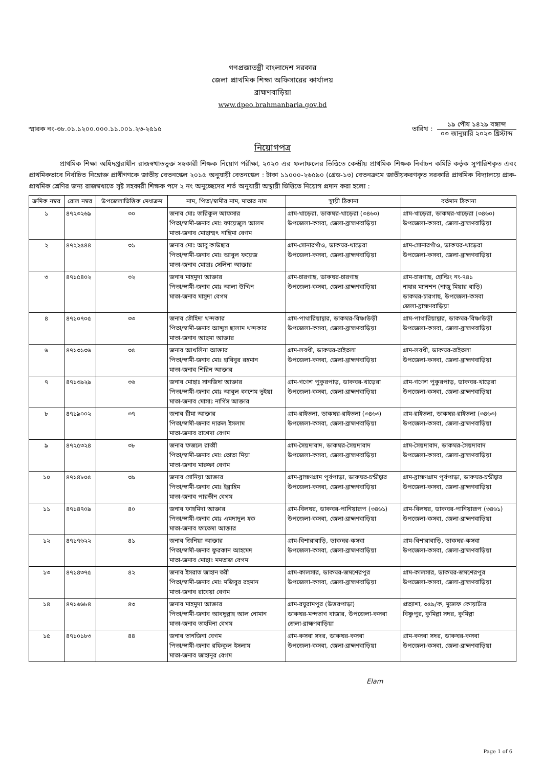গণপ্রজাতন্ত্রী বাংলাদেশ সরকার
জেলা প্রাথমিক শিক্ষা অফিসারের কার্যালয়
ব্রাহ্মণবাড়িয়া
www.dpeo.brahmanbaria.gov.bd
স্মারক নং-৩৮.০১.১২০০.০০০.১১.০০১.২৩-২৫১৫
তারিখ :
১৯ পৌষ ১৪২৯ বঙ্গাব্দ
০৩ জানুয়ারি ২০২৩ খ্রিস্টাব্দ
নিয়োগপত্র
প্রাথমিক শিক্ষা অধিদপ্তরাধীন রাজস্বখাতভুক্ত সহকারী শিক্ষক নিয়োগ পরীক্ষা, ২০২০ এর ফলাফলের ভিত্তিতে কেন্দ্রীয় প্রাথমিক শিক্ষক নির্বাচন কমিটি কর্তৃক সুপারিশকৃত এবং প্রাথমিকভাবে নির্বাচিত নিম্নোক্ত প্রার্থীগণকে জাতীয় বেতনস্কেল ২০১৫ অনুযায়ী বেতনস্কেল : টাকা ১১০০০-২৬৫৯০ (গ্রেড-১৩) বেতনক্রমে জাতীয়করণকৃত সরকারি প্রাথমিক বিদ্যালয়ে প্রাক-প্রাথমিক শ্রেণির জন্য রাজস্বখাতে সৃষ্ট সহকারী শিক্ষক পদে ২ নং অনুচ্ছেদের শর্ত অনুযায়ী অস্থায়ী ভিত্তিতে নিয়োগ প্রদান করা হলো :
| ক্রমিক নম্বর | রোল নম্বর | উপজেলাভিত্তিক মেধাক্রম | নাম, পিতা/স্বামীর নাম, মাতার নাম | স্থায়ী ঠিকানা | বর্তমান ঠিকানা |
| --- | --- | --- | --- | --- | --- |
| ১ | ৪৭২৩২৬৯ | ৩০ | জনাব মোঃ তারিকুল আফসার পিতা/স্বামী-জনাব মোঃ ফায়েজুল আলম মাতা-জনাব মোছাম্মৎ নাছিমা বেগম | গ্রাম-খাড়েরা, ডাকঘর-খাড়েরা (৩৪৬০) উপজেলা-কসবা, জেলা-ব্রাহ্মণবাড়িয়া | গ্রাম-খাড়েরা, ডাকঘর-খাড়েরা (৩৪৬০) উপজেলা-কসবা, জেলা-ব্রাহ্মণবাড়িয়া |
| ২ | ৪৭২২৫৪৪ | ৩১ | জনাব মোঃ আবু কাউছার পিতা/স্বামী-জনাব মোঃ আবুল ফয়েজ মাতা-জনাব মোছাঃ সেলিনা আক্তার | গ্রাম-সোনারগাঁও, ডাকঘর-খাড়েরা উপজেলা-কসবা, জেলা-ব্রাহ্মণবাড়িয়া | গ্রাম-সোনারগাঁও, ডাকঘর-খাড়েরা উপজেলা-কসবা, জেলা-ব্রাহ্মণবাড়িয়া |
| ৩ | ৪৭১৫৪০২ | ৩২ | জনাব মাহমুদা আক্তার পিতা/স্বামী-জনাব মোঃ আলা উদ্দিন মাতা-জনাব মাসুদা বেগম | গ্রাম-চারগাছ, ডাকঘর-চারগাছ উপজেলা-কসবা, জেলা-ব্রাহ্মণবাড়িয়া | গ্রাম-চারগাছ, হোল্ডিং নং-৭৪১ নাহার ম্যানশন (নাজু মিয়ার বাড়ি) ডাকঘর-চারগাছ, উপজেলা-কসবা জেলা-ব্রাহ্মণবাড়িয়া |
| ৪ | ৪৭১০৭০৫ | ৩৩ | জনাব তৌহিদা খন্দকার পিতা/স্বামী-জনাব আব্দুস ছালাম খন্দকার মাতা-জনাব আছমা আক্তার | গ্রাম-পাথারিয়াদ্বার, ডাকঘর-বিষ্ণাউড়ী উপজেলা-কসবা, জেলা-ব্রাহ্মণবাড়িয়া | গ্রাম-পাথারিয়াদ্বার, ডাকঘর-বিষ্ণাউড়ী উপজেলা-কসবা, জেলা-ব্রাহ্মণবাড়িয়া |
| ৬ | ৪৭১৩১৩৬ | ৩৫ | জনাব আখলিনা আক্তার পিতা/স্বামী-জনাব মোঃ হাবিবুর রহমান মাতা-জনাব শিরিন আক্তার | গ্রাম-লবখী, ডাকঘর-রাইতলা উপজেলা-কসবা, জেলা-ব্রাহ্মণবাড়িয়া | গ্রাম-লবখী, ডাকঘর-রাইতলা উপজেলা-কসবা, জেলা-ব্রাহ্মণবাড়িয়া |
| ৭ | ৪৭১৩৯২৯ | ৩৬ | জনাব মোছাঃ সানজিদা আক্তার পিতা/স্বামী-জনাব মোঃ আবুল কাশেম ভূইয়া মাতা-জনাব মোসাঃ নার্গিস আক্তার | গ্রাম-গণেশ পুকুরপাড়, ডাকঘর-খাড়েরা উপজেলা-কসবা, জেলা-ব্রাহ্মণবাড়িয়া | গ্রাম-গণেশ পুকুরপাড়, ডাকঘর-খাড়েরা উপজেলা-কসবা, জেলা-ব্রাহ্মণবাড়িয়া |
| ৮ | ৪৭১৯০০২ | ৩৭ | জনাব রীমা আক্তার পিতা/স্বামী-জনাব দারুল ইসলাম মাতা-জনাব রাশেদা বেগম | গ্রাম-রাইতলা, ডাকঘর-রাইতলা (৩৪৬৩) উপজেলা-কসবা, জেলা-ব্রাহ্মণবাড়িয়া | গ্রাম-রাইতলা, ডাকঘর-রাইতলা (৩৪৬৩) উপজেলা-কসবা, জেলা-ব্রাহ্মণবাড়িয়া |
| ৯ | ৪৭২৫৩২৪ | ৩৮ | জনাব ফজলে রাব্বী পিতা/স্বামী-জনাব মোঃ তোতা মিয়া মাতা-জনাব মারুফা বেগম | গ্রাম-সৈয়দাবাদ, ডাকঘর-সৈয়দাবাদ উপজেলা-কসবা, জেলা-ব্রাহ্মণবাড়িয়া | গ্রাম-সৈয়দাবাদ, ডাকঘর-সৈয়দাবাদ উপজেলা-কসবা, জেলা-ব্রাহ্মণবাড়িয়া |
| ১০ | ৪৭১৪৮০৫ | ৩৯ | জনাব সোনিয়া আক্তার পিতা/স্বামী-জনাব মোঃ ইব্রাহিম মাতা-জনাব পারভীন বেগম | গ্রাম-ব্রাহ্মণগ্রাম পূর্বপাড়া, ডাকঘর-চন্ডীদ্বার উপজেলা-কসবা, জেলা-ব্রাহ্মণবাড়িয়া | গ্রাম-ব্রাহ্মণগ্রাম পূর্বপাড়া, ডাকঘর-চন্ডীদ্বার উপজেলা-কসবা, জেলা-ব্রাহ্মণবাড়িয়া |
| ১১ | ৪৭১৪৭০৯ | ৪০ | জনাব ফাহমিদা আক্তার পিতা/স্বামী-জনাব মোঃ এমদাদুল হক মাতা-জনাব ফাতেমা আক্তার | গ্রাম-বিলঘর, ডাকঘর-পানিয়ারূপ (৩৪৬১) উপজেলা-কসবা, জেলা-ব্রাহ্মণবাড়িয়া | গ্রাম-বিলঘর, ডাকঘর-পানিয়ারূপ (৩৪৬১) উপজেলা-কসবা, জেলা-ব্রাহ্মণবাড়িয়া |
| ১২ | ৪৭১৭৬২২ | ৪১ | জনাব জিনিয়া আক্তার পিতা/স্বামী-জনাব ফুরকান আহমেদ মাতা-জনাব মোছাঃ মমতাজ বেগম | গ্রাম-বিশারাবাড়ি, ডাকঘর-কসবা উপজেলা-কসবা, জেলা-ব্রাহ্মণবাড়িয়া | গ্রাম-বিশারাবাড়ি, ডাকঘর-কসবা উপজেলা-কসবা, জেলা-ব্রাহ্মণবাড়িয়া |
| ১৩ | ৪৭১৪৩৭৫ | ৪২ | জনাব ইসরাত জাহান তরী পিতা/স্বামী-জনাব মোঃ মজিবুর রহমান মাতা-জনাব রাবেয়া বেগম | গ্রাম-কালসার, ডাকঘর-জমশেরপুর উপজেলা-কসবা, জেলা-ব্রাহ্মণবাড়িয়া | গ্রাম-কালসার, ডাকঘর-জমশেরপুর উপজেলা-কসবা, জেলা-ব্রাহ্মণবাড়িয়া |
| ১৪ | ৪৭১৬৬৮৪ | ৪৩ | জনাব মাহমুদা আক্তার পিতা/স্বামী-জনাব আবদুল্লাহ আল নোমান মাতা-জনাব তাহমিনা বেগম | গ্রাম-রঘুরামপুর (উত্তরপাড়া) ডাকঘর-মন্দভাগ বাজার, উপজেলা-কসবা জেলা-ব্রাহ্মণবাড়িয়া | প্রত্যাশা, ৩৫৯/ক, মুন্সেফ কোয়ার্টার বিষ্ণুপুর, কুমিল্লা সদর, কুমিল্লা |
| ১৫ | ৪৭১০১৮৩ | ৪৪ | জনাব তানজিনা বেগম পিতা/স্বামী-জনাব রফিকুল ইসলাম মাতা-জনাব জাহানূর বেগম | গ্রাম-কসবা সদর, ডাকঘর-কসবা উপজেলা-কসবা, জেলা-ব্রাহ্মণবাড়িয়া | গ্রাম-কসবা সদর, ডাকঘর-কসবা উপজেলা-কসবা, জেলা-ব্রাহ্মণবাড়িয়া |
Elam
Page 1 of 6